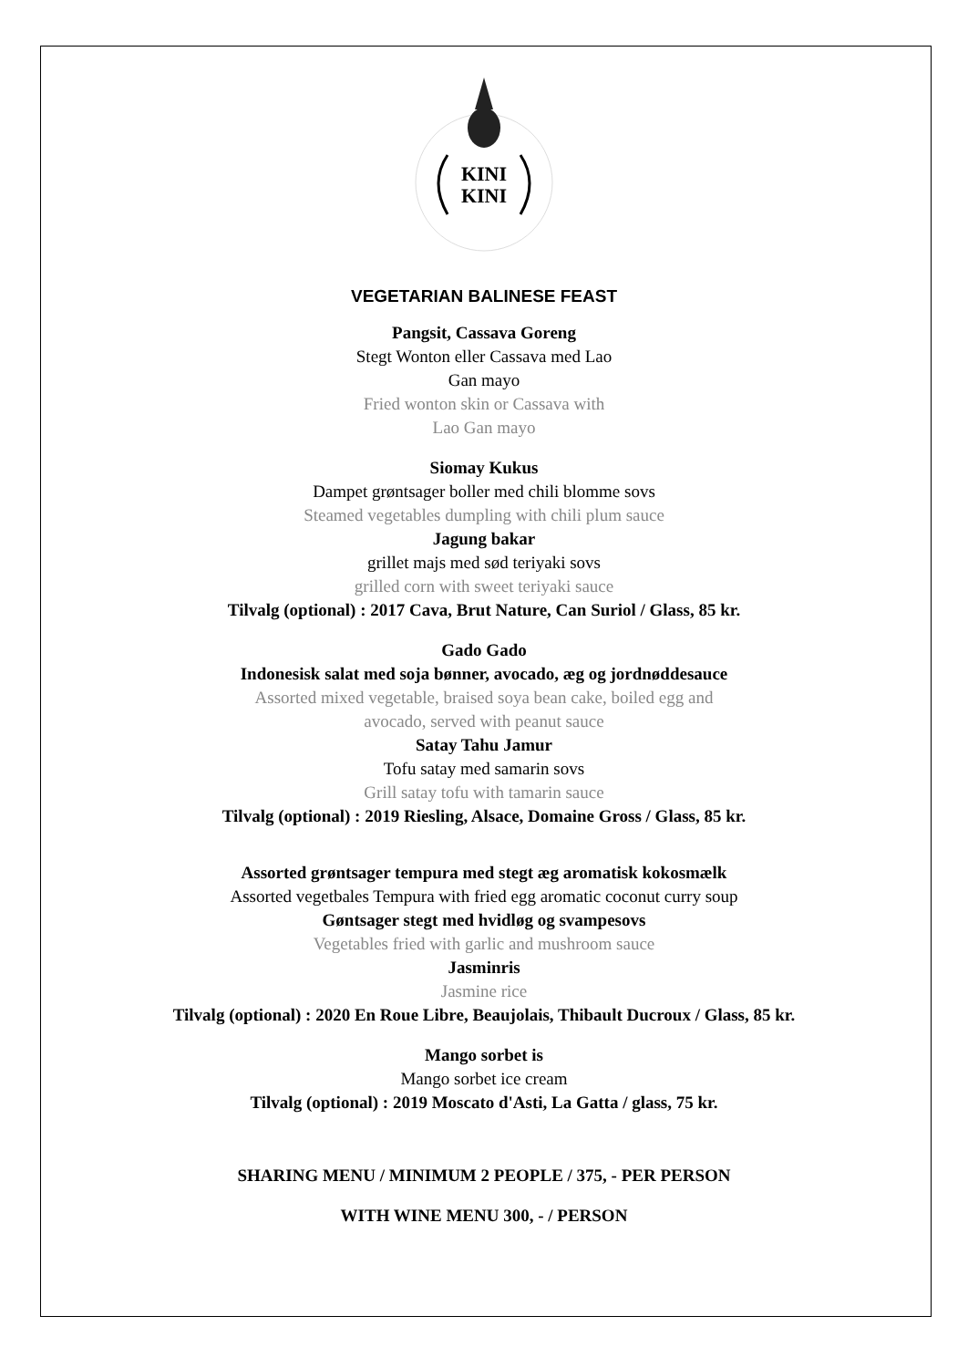KINI
KINI
VEGETARIAN BALINESE FEAST
Pangsit, Cassava Goreng
Stegt Wonton eller Cassava med Lao
Gan mayo
Fried wonton skin or Cassava with
Lao Gan mayo
Siomay Kukus
Dampet grøntsager boller med chili blomme sovs
Steamed vegetables dumpling with chili plum sauce
Jagung bakar
grillet majs med sød teriyaki sovs
grilled corn with sweet teriyaki sauce
Tilvalg (optional) : 2017 Cava, Brut Nature, Can Suriol / Glass, 85 kr.
Gado Gado
Indonesisk salat med soja bønner, avocado, æg og jordnøddesauce
Assorted mixed vegetable, braised soya bean cake, boiled egg and
avocado, served with peanut sauce
Satay Tahu Jamur
Tofu satay med samarin sovs
Grill satay tofu with tamarin sauce
Tilvalg (optional) : 2019 Riesling, Alsace, Domaine Gross / Glass, 85 kr.
Assorted grøntsager tempura med stegt æg aromatisk kokosmælk
Assorted vegetbales Tempura with fried egg aromatic coconut curry soup
Gøntsager stegt med hvidløg og svampesovs
Vegetables fried with garlic and mushroom sauce
Jasminris
Jasmine rice
Tilvalg (optional) : 2020 En Roue Libre, Beaujolais, Thibault Ducroux / Glass, 85 kr.
Mango sorbet is
Mango sorbet ice cream
Tilvalg (optional) : 2019 Moscato d'Asti, La Gatta / glass, 75 kr.
SHARING MENU / MINIMUM 2 PEOPLE / 375, - PER PERSON
WITH WINE MENU 300, - / PERSON